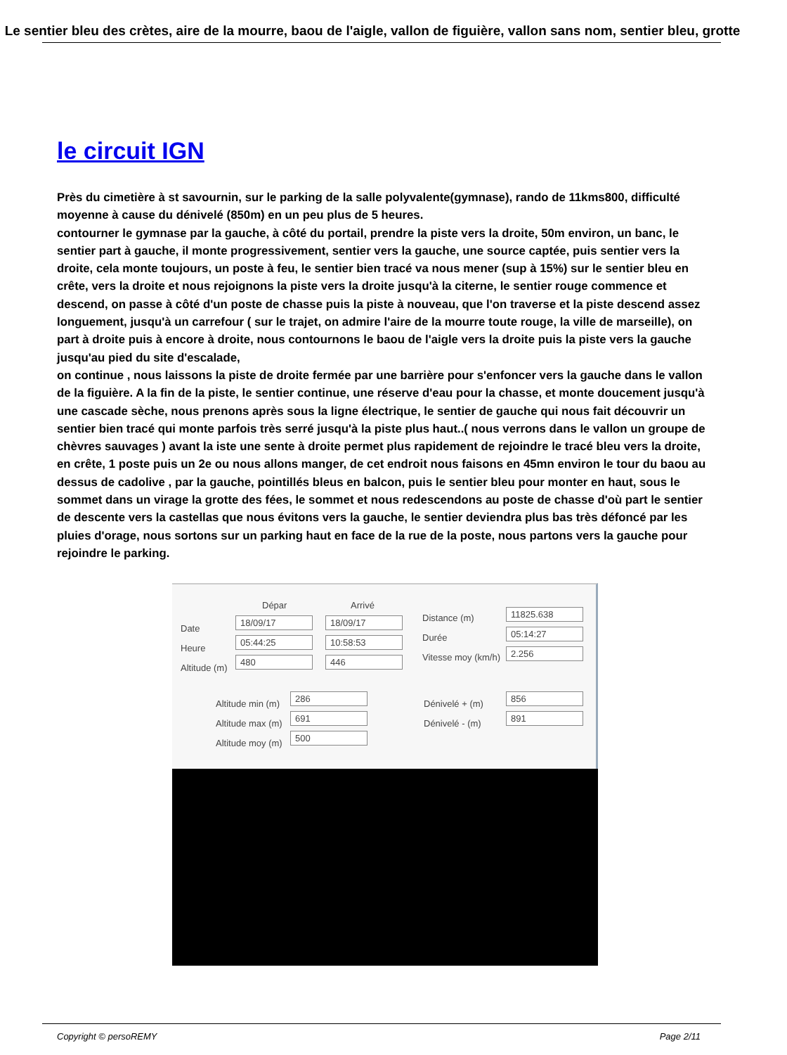Le sentier bleu des crètes, aire de la mourre, baou de l'aigle, vallon de figuière, vallon sans nom, sentier bleu, grotte
le circuit IGN
Près du cimetière à st savournin, sur le parking de la salle polyvalente(gymnase), rando de 11kms800, difficulté moyenne à cause du dénivelé (850m) en un peu plus de 5 heures.
contourner le gymnase par la gauche, à côté du portail, prendre la piste vers la droite, 50m environ, un banc, le sentier part à gauche, il monte progressivement, sentier vers la gauche, une source captée, puis sentier vers la droite, cela monte toujours, un poste à feu, le sentier bien tracé va nous mener (sup à 15%) sur le sentier bleu en crête, vers la droite et nous rejoignons la piste vers la droite jusqu'à la citerne, le sentier rouge commence et descend, on passe à côté d'un poste de chasse puis la piste à nouveau, que l'on traverse et la piste descend assez longuement, jusqu'à un carrefour ( sur le trajet, on admire l'aire de la mourre toute rouge, la ville de marseille), on part à droite puis à encore à droite, nous contournons le baou de l'aigle vers la droite puis la piste vers la gauche jusqu'au pied du site d'escalade,
on continue , nous laissons la piste de droite fermée par une barrière pour s'enfoncer vers la gauche dans le vallon de la figuière. A la fin de la piste, le sentier continue, une réserve d'eau pour la chasse, et monte doucement jusqu'à une cascade sèche, nous prenons après sous la ligne électrique, le sentier de gauche qui nous fait découvrir un sentier bien tracé qui monte parfois très serré jusqu'à la piste plus haut..( nous verrons dans le vallon un groupe de chèvres sauvages ) avant la iste une sente à droite permet plus rapidement de rejoindre le tracé bleu vers la droite, en crête, 1 poste puis un 2e ou nous allons manger, de cet endroit nous faisons en 45mn environ le tour du baou au dessus de cadolive , par la gauche, pointillés bleus en balcon, puis le sentier bleu pour monter en haut, sous le sommet dans un virage la grotte des fées, le sommet et nous redescendons au poste de chasse d'où part le sentier de descente vers la castellas que nous évitons vers la gauche, le sentier deviendra plus bas très défoncé par les pluies d'orage, nous sortons sur un parking haut en face de la rue de la poste, nous partons vers la gauche pour rejoindre le parking.
Dépar Arrivé
Date
18/09/17 18/09/17
Heure
05:44:25 10:58:53
Altitude (m)
480 446
Distance (m)
11825.638
Durée
05:14:27
Vitesse moy (km/h)
2.256
Altitude min (m)
286
Altitude max (m)
691
Altitude moy (m)
500
Dénivelé + (m)
856
Dénivelé - (m)
891
Copyright © persoREMY Page 2/11